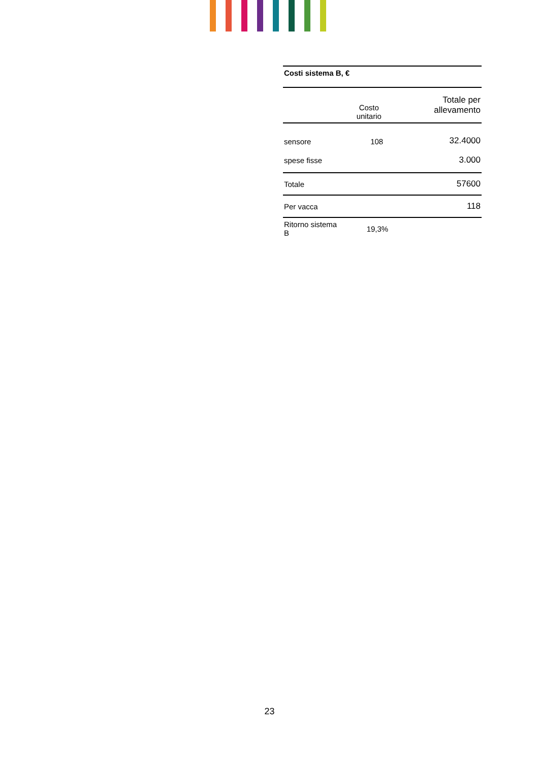| Costi sistema B, € | | |
| --- | --- | --- |
| | Costo unitario | Totale per allevamento |
| sensore | 108 | 32.4000 |
| spese fisse | | 3.000 |
| Totale | | 57600 |
| Per vacca | | 118 |
| Ritorno sistema B | 19,3% | |
23